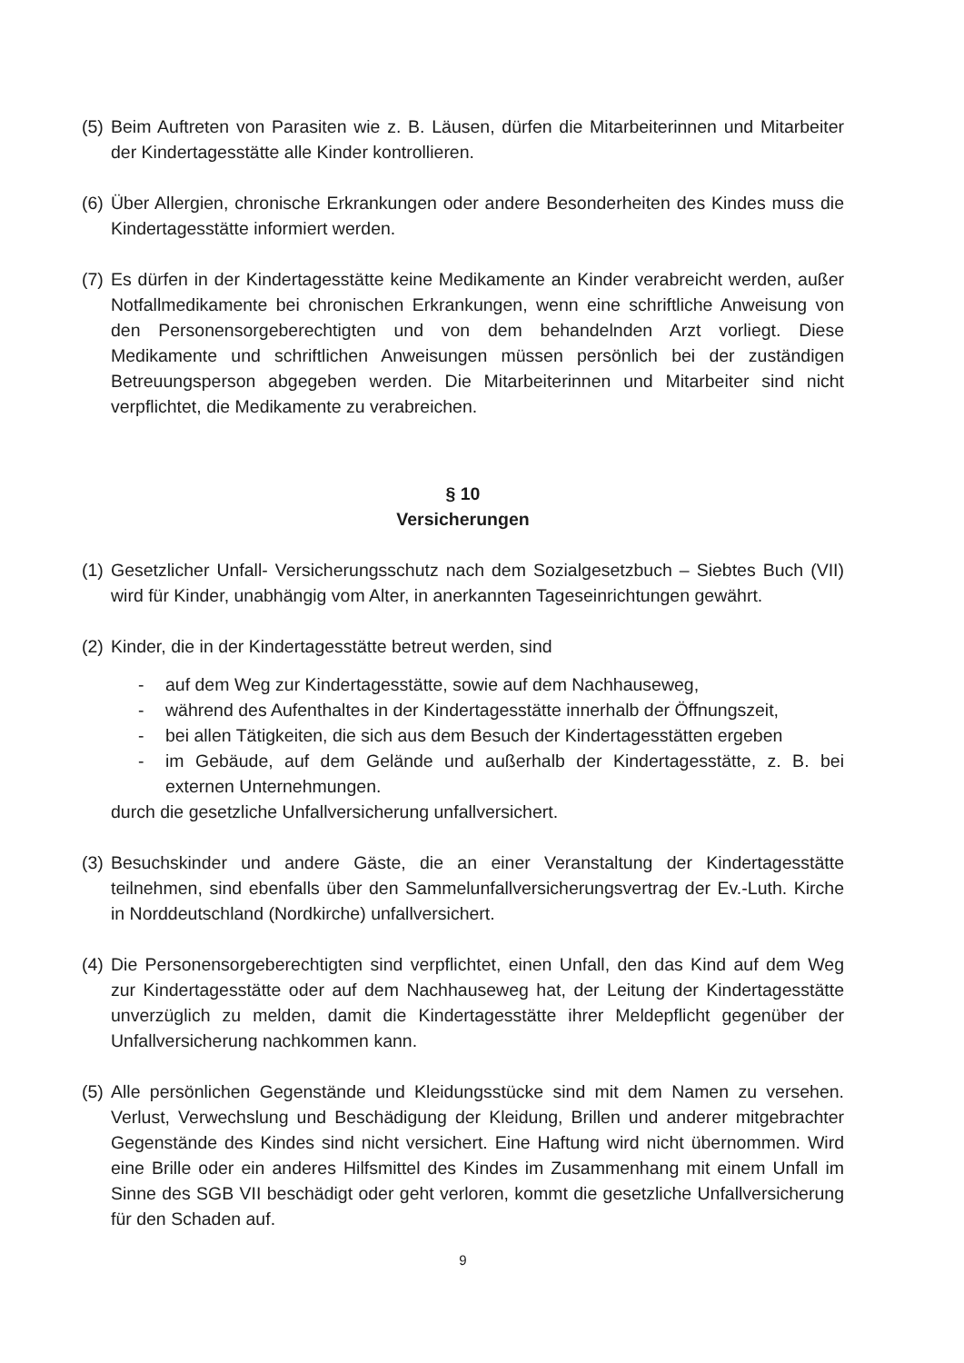(5)
Beim Auftreten von Parasiten wie z. B. Läusen, dürfen die Mitarbeiterinnen und Mitarbeiter der Kindertagesstätte alle Kinder kontrollieren.
(6)
Über Allergien, chronische Erkrankungen oder andere Besonderheiten des Kindes muss die Kindertagesstätte informiert werden.
(7)
Es dürfen in der Kindertagesstätte keine Medikamente an Kinder verabreicht werden, außer Notfallmedikamente bei chronischen Erkrankungen, wenn eine schriftliche Anweisung von den Personensorgeberechtigten und von dem behandelnden Arzt vorliegt. Diese Medikamente und schriftlichen Anweisungen müssen persönlich bei der zuständigen Betreuungsperson abgegeben werden. Die Mitarbeiterinnen und Mitarbeiter sind nicht verpflichtet, die Medikamente zu verabreichen.
§ 10
Versicherungen
(1)
Gesetzlicher Unfall- Versicherungsschutz nach dem Sozialgesetzbuch – Siebtes Buch (VII) wird für Kinder, unabhängig vom Alter, in anerkannten Tageseinrichtungen gewährt.
(2)
Kinder, die in der Kindertagesstätte betreut werden, sind
- auf dem Weg zur Kindertagesstätte, sowie auf dem Nachhauseweg,
- während des Aufenthaltes in der Kindertagesstätte innerhalb der Öffnungszeit,
- bei allen Tätigkeiten, die sich aus dem Besuch der Kindertagesstätten ergeben
- im Gebäude, auf dem Gelände und außerhalb der Kindertagesstätte, z. B. bei externen Unternehmungen.
durch die gesetzliche Unfallversicherung unfallversichert.
(3)
Besuchskinder und andere Gäste, die an einer Veranstaltung der Kindertagesstätte teilnehmen, sind ebenfalls über den Sammelunfallversicherungsvertrag der Ev.-Luth. Kirche in Norddeutschland (Nordkirche) unfallversichert.
(4)
Die Personensorgeberechtigten sind verpflichtet, einen Unfall, den das Kind auf dem Weg zur Kindertagesstätte oder auf dem Nachhauseweg hat, der Leitung der Kindertagesstätte unverzüglich zu melden, damit die Kindertagesstätte ihrer Meldepflicht gegenüber der Unfallversicherung nachkommen kann.
(5)
Alle persönlichen Gegenstände und Kleidungsstücke sind mit dem Namen zu versehen. Verlust, Verwechslung und Beschädigung der Kleidung, Brillen und anderer mitgebrachter Gegenstände des Kindes sind nicht versichert. Eine Haftung wird nicht übernommen. Wird eine Brille oder ein anderes Hilfsmittel des Kindes im Zusammenhang mit einem Unfall im Sinne des SGB VII beschädigt oder geht verloren, kommt die gesetzliche Unfallversicherung für den Schaden auf.
9